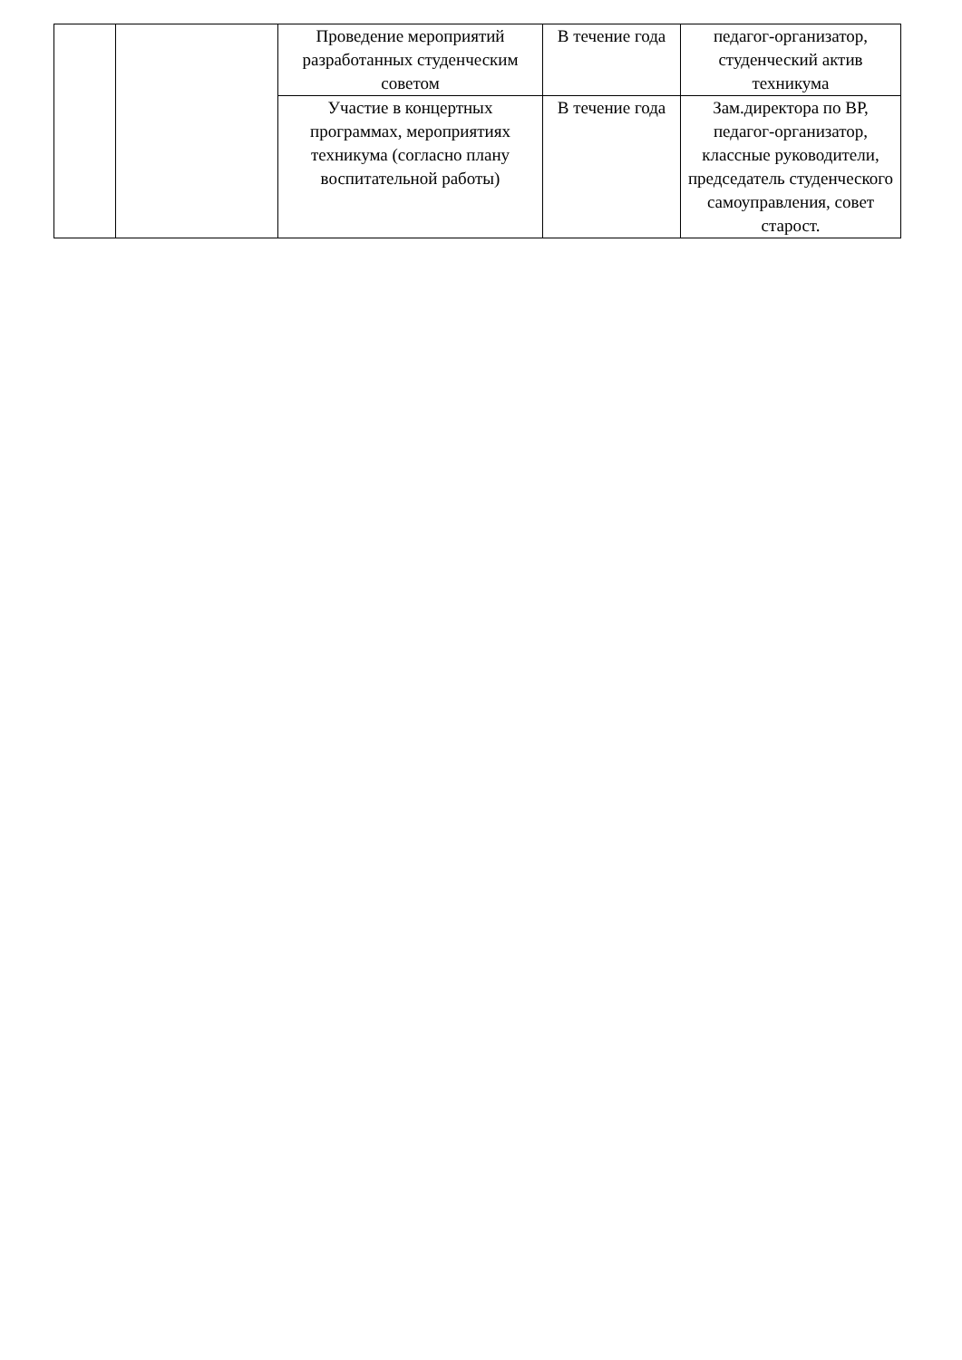| | | Проведение мероприятий разработанных студенческим советом | В течение года | педагог-организатор, студенческий актив техникума |
| | | Участие в концертных программах, мероприятиях техникума (согласно плану воспитательной работы) | В течение года | Зам.директора по ВР, педагог-организатор, классные руководители, председатель студенческого самоуправления, совет старост. |